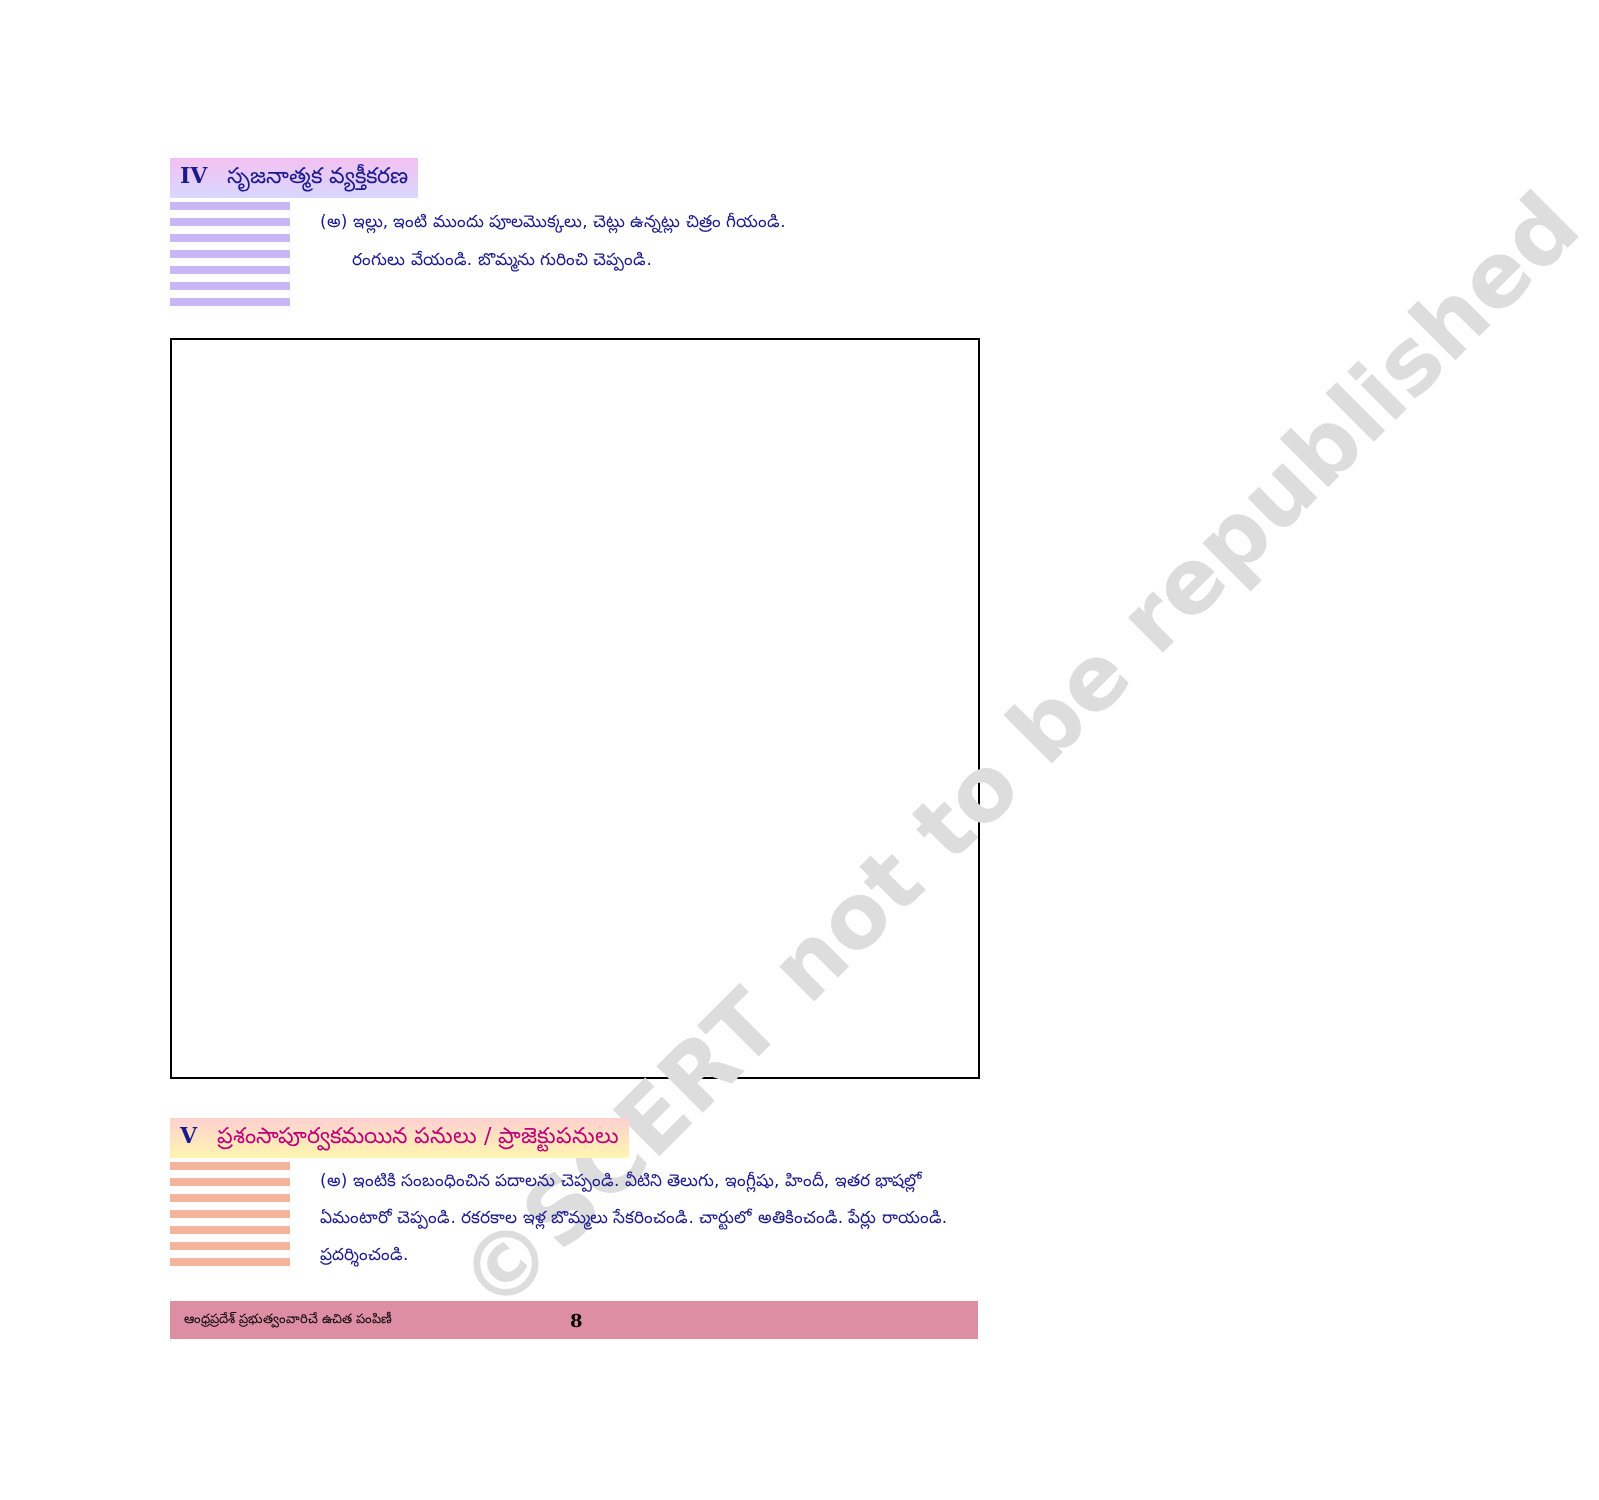IV సృజనాత్మక వ్యక్తీకరణ
(అ) ఇల్లు, ఇంటి ముందు పూలమొక్కలు, చెట్లు ఉన్నట్లు చిత్రం గీయండి.
రంగులు వేయండి. బొమ్మను గురించి చెప్పండి.
©SCERT not to be republished
Vప్రశంసాపూర్వకమయిన పనులు / ప్రాజెక్టుపనులు
(అ) ఇంటికి సంబంధించిన పదాలను చెప్పండి. వీటిని తెలుగు, ఇంగ్లీషు, హిందీ, ఇతర భాషల్లో ఏమంటారో చెప్పండి. రకరకాల ఇళ్ల బొమ్మలు సేకరించండి. చార్టులో అతికించండి. పేర్లు రాయండి. ప్రదర్శించండి.
ఆంధ్రప్రదేశ్ ప్రభుత్వంవారిచే ఉచిత పంపిణీ 8